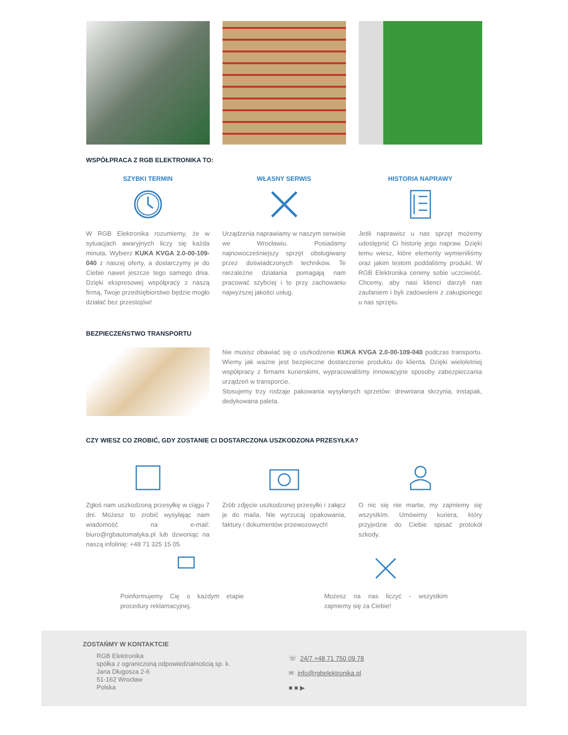WSPÓŁPRACA Z RGB ELEKTRONIKA TO:
SZYBKI TERMIN
W RGB Elektronika rozumiemy, że w sytuacjach awaryjnych liczy się każda minuta. Wybierz KUKA KVGA 2.0-00-109-040 z naszej oferty, a dostarczymy je do Ciebie nawet jeszcze tego samego dnia. Dzięki ekspresowej współpracy z naszą firmą, Twoje przedsiębiorstwo będzie mogło działać bez przestojów!
WŁASNY SERWIS
Urządzenia naprawiamy w naszym serwisie we Wrocławiu. Posiadamy najnowocześniejszy sprzęt obsługiwany przez doświadczonych techników. Te niezależne działania pomagają nam pracować szybciej i to przy zachowaniu najwyższej jakości usług.
HISTORIA NAPRAWY
Jeśli naprawisz u nas sprzęt możemy udostępnić Ci historię jego napraw. Dzięki temu wiesz, które elementy wymieniliśmy oraz jakim testom poddaliśmy produkt. W RGB Elektronika cenimy sobie uczciwość. Chcemy, aby nasi klienci darzyli nas zaufaniem i byli zadowoleni z zakupionego u nas sprzętu.
BEZPIECZEŃSTWO TRANSPORTU
Nie musisz obawiać się o uszkodzenie KUKA KVGA 2.0-00-109-040 podczas transportu. Wiemy jak ważne jest bezpieczne dostarczenie produktu do klienta. Dzięki wieloletniej współpracy z firmami kurierskimi, wypracowaliśmy innowacyjne sposoby zabezpieczania urządzeń w transporcie.
Stosujemy trzy rodzaje pakowania wysyłanych sprzetów: drewniana skrzynia, instapak, dedykowana paleta.
CZY WIESZ CO ZROBIĆ, GDY ZOSTANIE CI DOSTARCZONA USZKODZONA PRZESYŁKA?
Zgłoś nam uszkodzoną przesyłkę w ciągu 7 dni. Możesz to zrobić wysyłając nam wiadomość na e-mail: biuro@rgbautomatyka.pl lub dzwoniąc na naszą infolinię: +48 71 325 15 05.
Zrób zdjęcie uszkodzonej przesyłki i załącz je do maila. Nie wyrzucaj opakowania, faktury i dokumentów przewozowych!
O nic się nie martw, my zajmiemy się wszystkim. Umówimy kuriera, który przyjedzie do Ciebie spisać protokół szkody.
Poinformujemy Cię o każdym etapie procedury reklamacyjnej.
Możesz na nas liczyć - wszystkim zajmiemy się za Ciebie!
ZOSTAŃMY W KONTAKTCIE
RGB Elektronika
spółka z ograniczoną odpowiedzialnością sp. k.
Jana Długosza 2-6
51-162 Wrocław
Polska
☏ 24/7 +48 71 750 09 78
✉ info@rgbelektronika.pl
■ ■ ▶